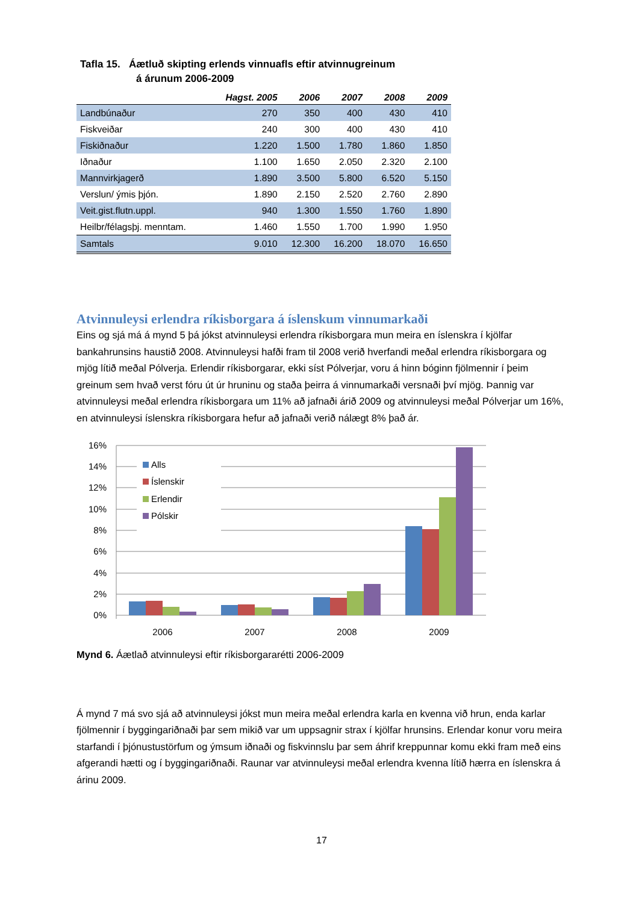Tafla 15. Áætluð skipting erlends vinnuafls eftir atvinnugreinum
á árunum 2006-2009
| | Hagst. 2005 | 2006 | 2007 | 2008 | 2009 |
| --- | --- | --- | --- | --- | --- |
| Landbúnaður | 270 | 350 | 400 | 430 | 410 |
| Fiskveiðar | 240 | 300 | 400 | 430 | 410 |
| Fiskiðnaður | 1.220 | 1.500 | 1.780 | 1.860 | 1.850 |
| Iðnaður | 1.100 | 1.650 | 2.050 | 2.320 | 2.100 |
| Mannvirkjagerð | 1.890 | 3.500 | 5.800 | 6.520 | 5.150 |
| Verslun/ ýmis þjón. | 1.890 | 2.150 | 2.520 | 2.760 | 2.890 |
| Veit.gist.flutn.uppl. | 940 | 1.300 | 1.550 | 1.760 | 1.890 |
| Heilbr/félagsþj. menntam. | 1.460 | 1.550 | 1.700 | 1.990 | 1.950 |
| Samtals | 9.010 | 12.300 | 16.200 | 18.070 | 16.650 |
Atvinnuleysi erlendra ríkisborgara á íslenskum vinnumarkaði
Eins og sjá má á mynd 5 þá jókst atvinnuleysi erlendra ríkisborgara mun meira en íslenskra í kjölfar bankahrunsins haustið 2008. Atvinnuleysi hafði fram til 2008 verið hverfandi meðal erlendra ríkisborgara og mjög lítið meðal Pólverja. Erlendir ríkisborgarar, ekki síst Pólverjar, voru á hinn bóginn fjölmennir í þeim greinum sem hvað verst fóru út úr hruninu og staða þeirra á vinnumarkaði versnaði því mjög. Þannig var atvinnuleysi meðal erlendra ríkisborgara um 11% að jafnaði árið 2009 og atvinnuleysi meðal Pólverjar um 16%, en atvinnuleysi íslenskra ríkisborgara hefur að jafnaði verið nálægt 8% það ár.
16%
14%
12%
10%
8%
6%
4%
2%
0%
Alls
Íslenskir
Erlendir
Pólskir
2006
2007
2008
2009
Mynd 6. Áætlað atvinnuleysi eftir ríkisborgararétti 2006-2009
Á mynd 7 má svo sjá að atvinnuleysi jókst mun meira meðal erlendra karla en kvenna við hrun, enda karlar fjölmennir í byggingariðnaði þar sem mikið var um uppsagnir strax í kjölfar hrunsins. Erlendar konur voru meira starfandi í þjónustustörfum og ýmsum iðnaði og fiskvinnslu þar sem áhrif kreppunnar komu ekki fram með eins afgerandi hætti og í byggingariðnaði. Raunar var atvinnuleysi meðal erlendra kvenna lítið hærra en íslenskra á árinu 2009.
17